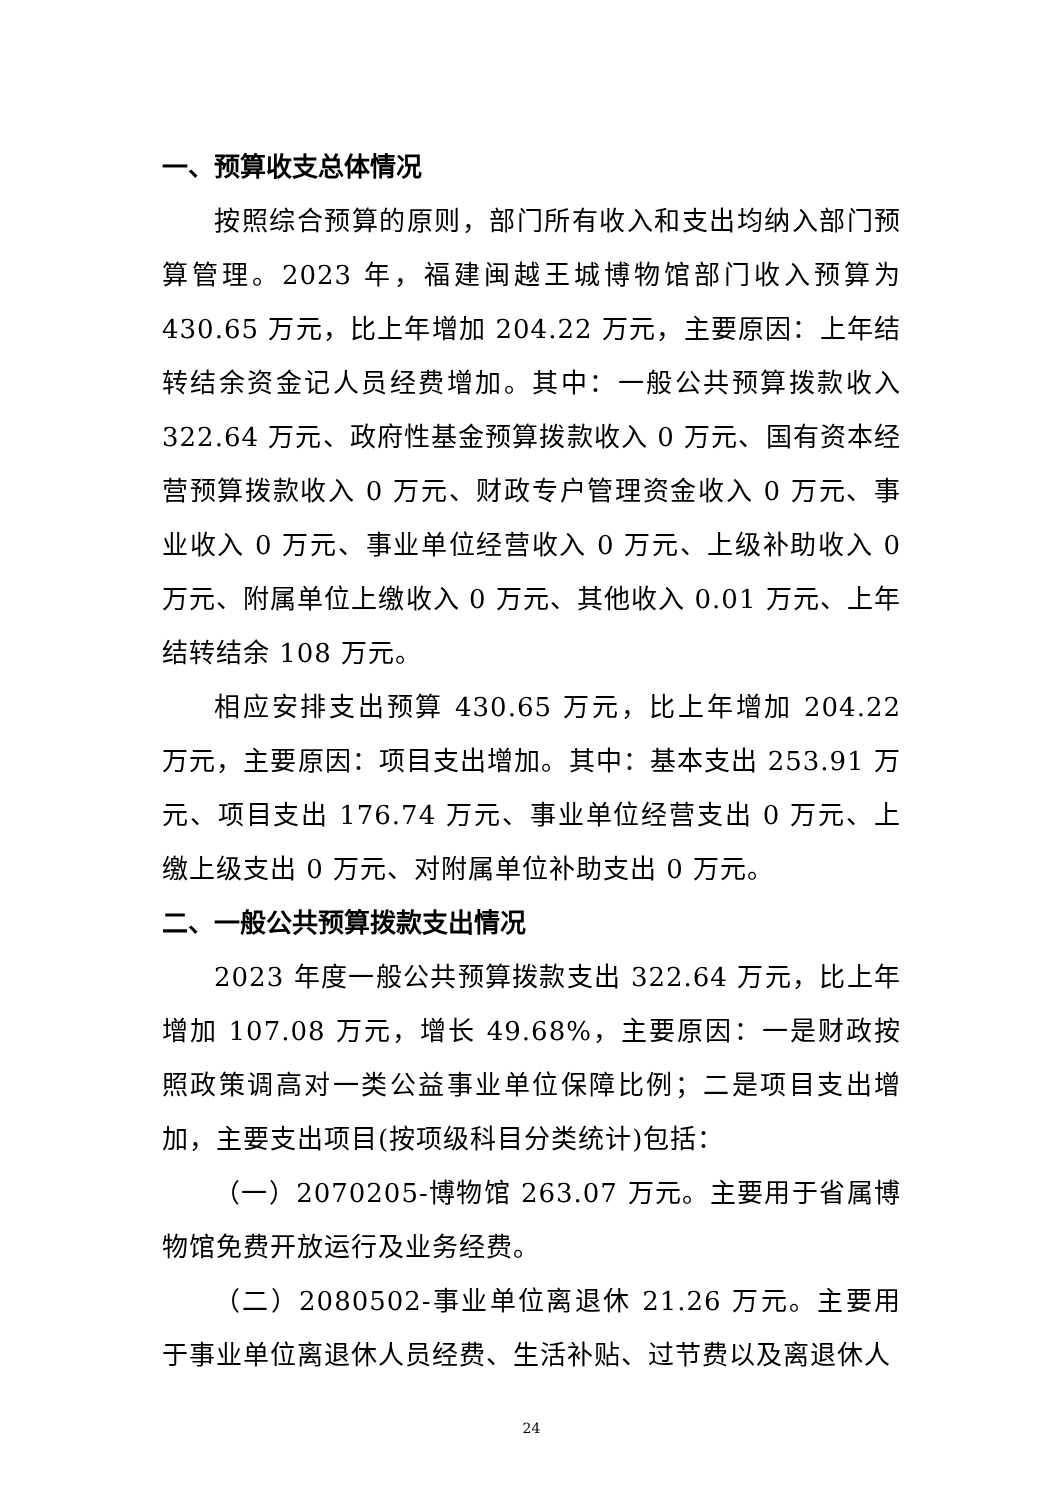一、预算收支总体情况
按照综合预算的原则，部门所有收入和支出均纳入部门预算管理。2023 年，福建闽越王城博物馆部门收入预算为430.65 万元，比上年增加 204.22 万元，主要原因：上年结转结余资金记人员经费增加。其中：一般公共预算拨款收入322.64 万元、政府性基金预算拨款收入 0 万元、国有资本经营预算拨款收入 0 万元、财政专户管理资金收入 0 万元、事业收入 0 万元、事业单位经营收入 0 万元、上级补助收入 0 万元、附属单位上缴收入 0 万元、其他收入 0.01 万元、上年结转结余 108 万元。
相应安排支出预算 430.65 万元，比上年增加 204.22 万元，主要原因：项目支出增加。其中：基本支出 253.91 万元、项目支出 176.74 万元、事业单位经营支出 0 万元、上缴上级支出 0 万元、对附属单位补助支出 0 万元。
二、一般公共预算拨款支出情况
2023 年度一般公共预算拨款支出 322.64 万元，比上年增加 107.08 万元，增长 49.68%，主要原因：一是财政按照政策调高对一类公益事业单位保障比例；二是项目支出增加，主要支出项目(按项级科目分类统计)包括：
（一）2070205-博物馆 263.07 万元。主要用于省属博物馆免费开放运行及业务经费。
（二）2080502-事业单位离退休 21.26 万元。主要用于事业单位离退休人员经费、生活补贴、过节费以及离退休人
24